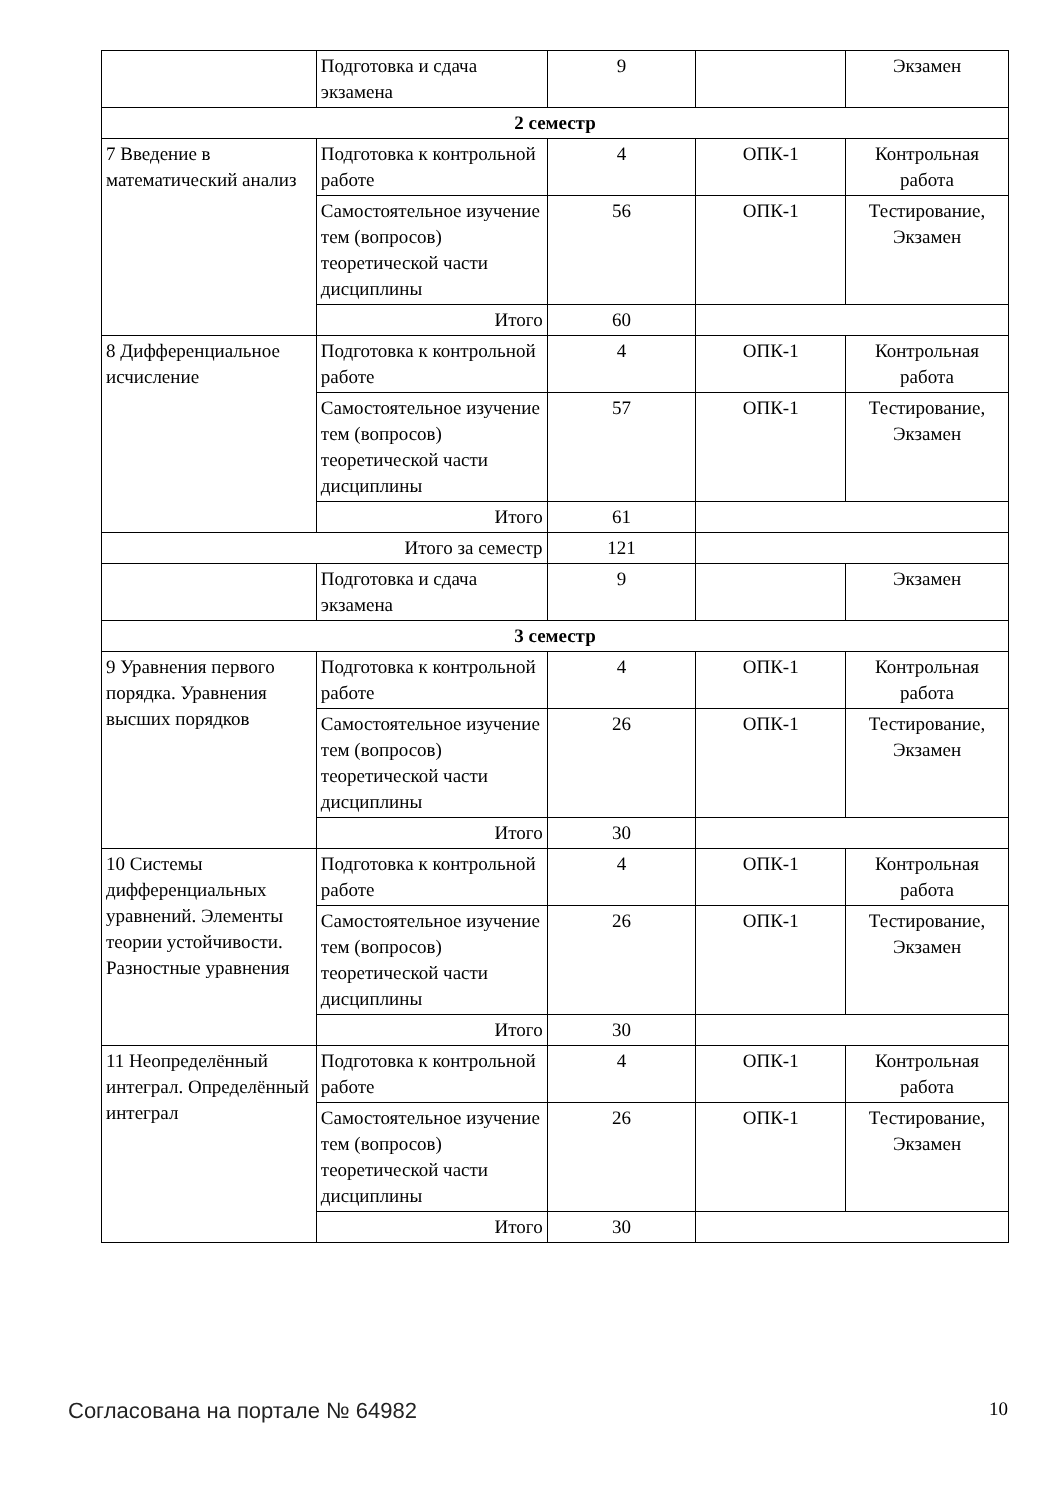| | Подготовка и сдача экзамена | 9 | | Экзамен |
| 2 семестр | | | | |
| 7 Введение в математический анализ | Подготовка к контрольной работе | 4 | ОПК-1 | Контрольная работа |
| | Самостоятельное изучение тем (вопросов) теоретической части дисциплины | 56 | ОПК-1 | Тестирование, Экзамен |
| | Итого | 60 | | |
| 8 Дифференциальное исчисление | Подготовка к контрольной работе | 4 | ОПК-1 | Контрольная работа |
| | Самостоятельное изучение тем (вопросов) теоретической части дисциплины | 57 | ОПК-1 | Тестирование, Экзамен |
| | Итого | 61 | | |
| Итого за семестр | | 121 | | |
| | Подготовка и сдача экзамена | 9 | | Экзамен |
| 3 семестр | | | | |
| 9 Уравнения первого порядка. Уравнения высших порядков | Подготовка к контрольной работе | 4 | ОПК-1 | Контрольная работа |
| | Самостоятельное изучение тем (вопросов) теоретической части дисциплины | 26 | ОПК-1 | Тестирование, Экзамен |
| | Итого | 30 | | |
| 10 Системы дифференциальных уравнений. Элементы теории устойчивости. Разностные уравнения | Подготовка к контрольной работе | 4 | ОПК-1 | Контрольная работа |
| | Самостоятельное изучение тем (вопросов) теоретической части дисциплины | 26 | ОПК-1 | Тестирование, Экзамен |
| | Итого | 30 | | |
| 11 Неопределённый интеграл. Определённый интеграл | Подготовка к контрольной работе | 4 | ОПК-1 | Контрольная работа |
| | Самостоятельное изучение тем (вопросов) теоретической части дисциплины | 26 | ОПК-1 | Тестирование, Экзамен |
| | Итого | 30 | | |
Согласована на портале № 64982 10